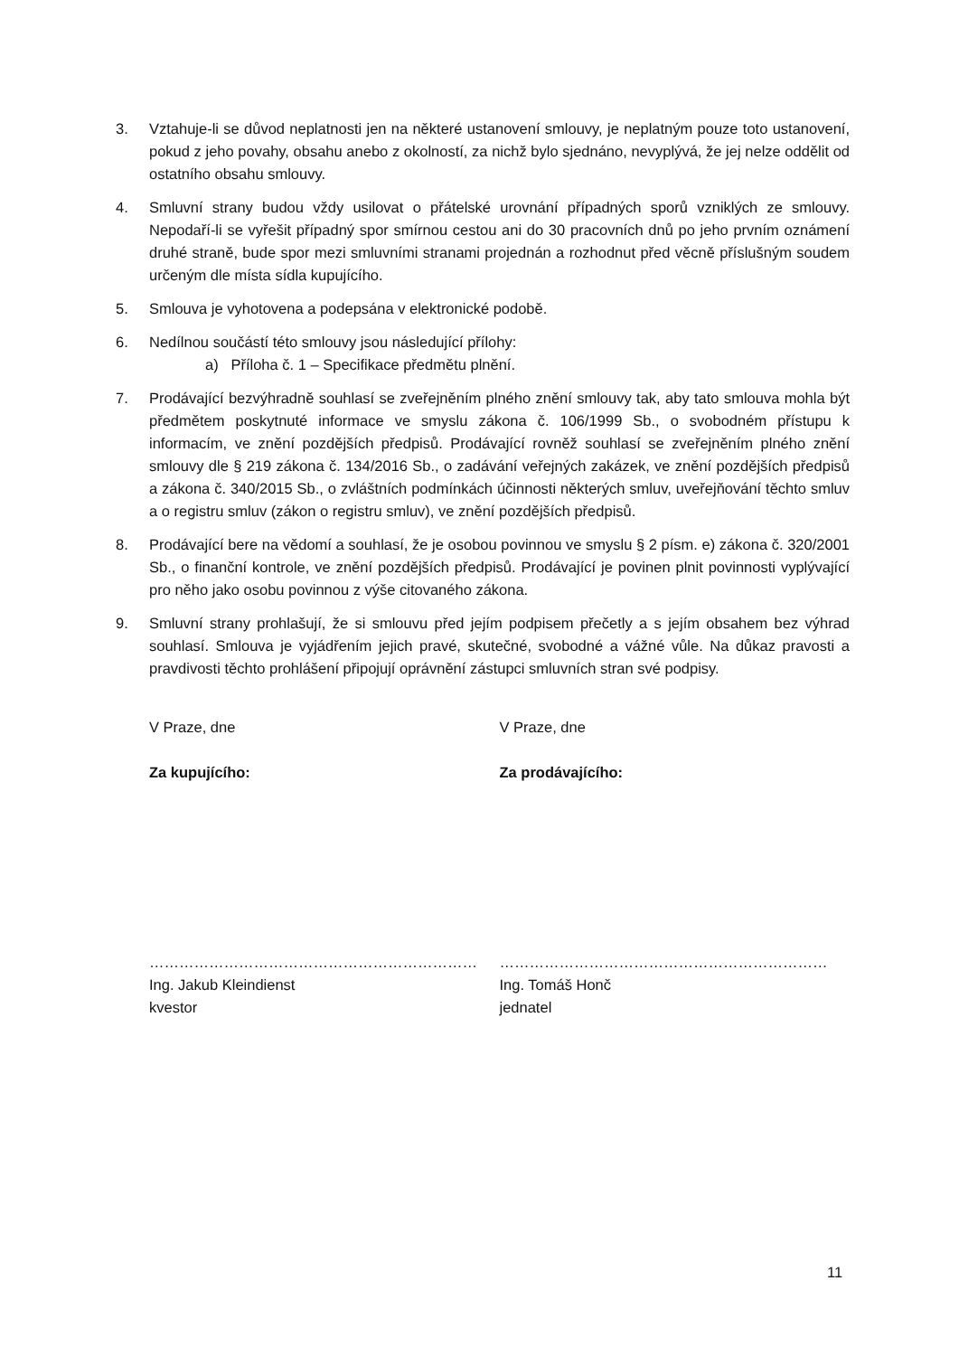3. Vztahuje-li se důvod neplatnosti jen na některé ustanovení smlouvy, je neplatným pouze toto ustanovení, pokud z jeho povahy, obsahu anebo z okolností, za nichž bylo sjednáno, nevyplývá, že jej nelze oddělit od ostatního obsahu smlouvy.
4. Smluvní strany budou vždy usilovat o přátelské urovnání případných sporů vzniklých ze smlouvy. Nepodaří-li se vyřešit případný spor smírnou cestou ani do 30 pracovních dnů po jeho prvním oznámení druhé straně, bude spor mezi smluvními stranami projednán a rozhodnut před věcně příslušným soudem určeným dle místa sídla kupujícího.
5. Smlouva je vyhotovena a podepsána v elektronické podobě.
6. Nedílnou součástí této smlouvy jsou následující přílohy:
a) Příloha č. 1 – Specifikace předmětu plnění.
7. Prodávající bezvýhradně souhlasí se zveřejněním plného znění smlouvy tak, aby tato smlouva mohla být předmětem poskytnuté informace ve smyslu zákona č. 106/1999 Sb., o svobodném přístupu k informacím, ve znění pozdějších předpisů. Prodávající rovněž souhlasí se zveřejněním plného znění smlouvy dle § 219 zákona č. 134/2016 Sb., o zadávání veřejných zakázek, ve znění pozdějších předpisů a zákona č. 340/2015 Sb., o zvláštních podmínkách účinnosti některých smluv, uveřejňování těchto smluv a o registru smluv (zákon o registru smluv), ve znění pozdějších předpisů.
8. Prodávající bere na vědomí a souhlasí, že je osobou povinnou ve smyslu § 2 písm. e) zákona č. 320/2001 Sb., o finanční kontrole, ve znění pozdějších předpisů. Prodávající je povinen plnit povinnosti vyplývající pro něho jako osobu povinnou z výše citovaného zákona.
9. Smluvní strany prohlašují, že si smlouvu před jejím podpisem přečetly a s jejím obsahem bez výhrad souhlasí. Smlouva je vyjádřením jejich pravé, skutečné, svobodné a vážné vůle. Na důkaz pravosti a pravdivosti těchto prohlášení připojují oprávnění zástupci smluvních stran své podpisy.
V Praze, dne
Za kupujícího:
…………………………………………………………
Ing. Jakub Kleindienst
kvestor
V Praze, dne
Za prodávajícího:
…………………………………………………………
Ing. Tomáš Honč
jednatel
11